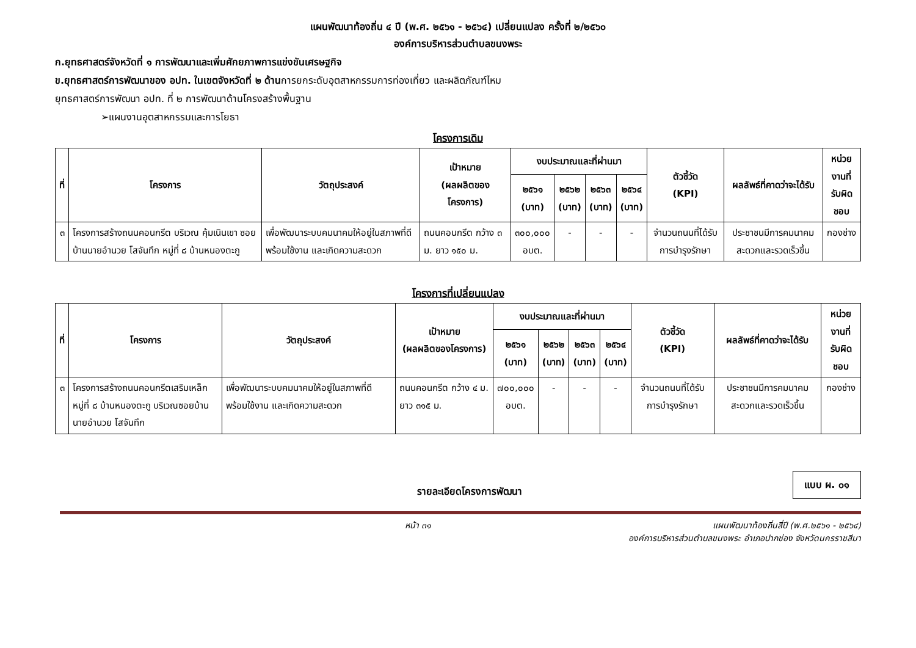แผนพัฒนาท้องถิ่น ๔ ปี (พ.ศ. ๒๕๖๑ - ๒๕๖๔) เปลี่ยนแปลง ครั้งที่ ๒/๒๕๖๐
องค์การบริหารส่วนตำบลขนงพระ
ก.ยุทธศาสตร์จังหวัดที่ ๑ การพัฒนาและเพิ่มศักยภาพการแข่งขันเศรษฐกิจ
ข.ยุทธศาสตร์การพัฒนาของ อปท. ในเขตจังหวัดที่ ๒ ด้านการยกระดับอุตสาหกรรมการท่องเที่ยว และผลิตภัณฑ์ไหม
ยุทธศาสตร์การพัฒนา อปท. ที่ ๒ การพัฒนาด้านโครงสร้างพื้นฐาน
➢แผนงานอุตสาหกรรมและการโยธา
โครงการเดิม
| ที่ | โครงการ | วัตถุประสงค์ | เป้าหมาย (ผลผลิตของโครงการ) | งบประมาณและที่ผ่านมา | | | | ตัวชี้วัด (KPI) | ผลลัพธ์ที่คาดว่าจะได้รับ | หน่วยงานที่ รับผิดชอบ |
| --- | --- | --- | --- | --- | --- | --- | --- | --- | --- | --- |
| | | | | ๒๕๖๑ (บาท) | ๒๕๖๒ (บาท) | ๒๕๖๓ (บาท) | ๒๕๖๔ (บาท) | | | |
| ๓ | โครงการสร้างถนนคอนกรีต บริเวณ คุ้มเนินเขา ซอยบ้านนายอำนวย โสจันทึก หมู่ที่ ๘ บ้านหนองตะกู | เพื่อพัฒนาระบบคมนาคมให้อยู่ในสภาพที่ดี พร้อมใช้งาน และเกิดความสะดวก | ถนนคอนกรีต กว้าง ๓ ม. ยาว ๑๕๐ ม. | ๓๐๐,๐๐๐ อบต. | - | - | - | จำนวนถนนที่ได้รับการบำรุงรักษา | ประชาชนมีการคมนาคมสะดวกและรวดเร็วขึ้น | กองช่าง |
โครงการที่เปลี่ยนแปลง
| ที่ | โครงการ | วัตถุประสงค์ | เป้าหมาย (ผลผลิตของโครงการ) | งบประมาณและที่ผ่านมา | | | | ตัวชี้วัด (KPI) | ผลลัพธ์ที่คาดว่าจะได้รับ | หน่วยงานที่ รับผิดชอบ |
| --- | --- | --- | --- | --- | --- | --- | --- | --- | --- | --- |
| | | | | ๒๕๖๑ (บาท) | ๒๕๖๒ (บาท) | ๒๕๖๓ (บาท) | ๒๕๖๔ (บาท) | | | |
| ๓ | โครงการสร้างถนนคอนกรีตเสริมเหล็ก หมู่ที่ ๘ บ้านหนองตะกู บริเวณซอยบ้านนายอำนวย โสจันทึก | เพื่อพัฒนาระบบคมนาคมให้อยู่ในสภาพที่ดี พร้อมใช้งาน และเกิดความสะดวก | ถนนคอนกรีต กว้าง ๔ ม. ยาว ๓๑๕ ม. | ๗๐๐,๐๐๐ อบต. | - | - | - | จำนวนถนนที่ได้รับการบำรุงรักษา | ประชาชนมีการคมนาคมสะดวกและรวดเร็วขึ้น | กองช่าง |
รายละเอียดโครงการพัฒนา
แบบ ผ. ๐๑
หน้า ๓๑ แผนพัฒนาท้องถิ่นสี่ปี (พ.ศ.๒๕๖๑ - ๒๕๖๔)
องค์การบริหารส่วนตำบลขนงพระ อำเภอปากช่อง จังหวัดนครราชสีมา